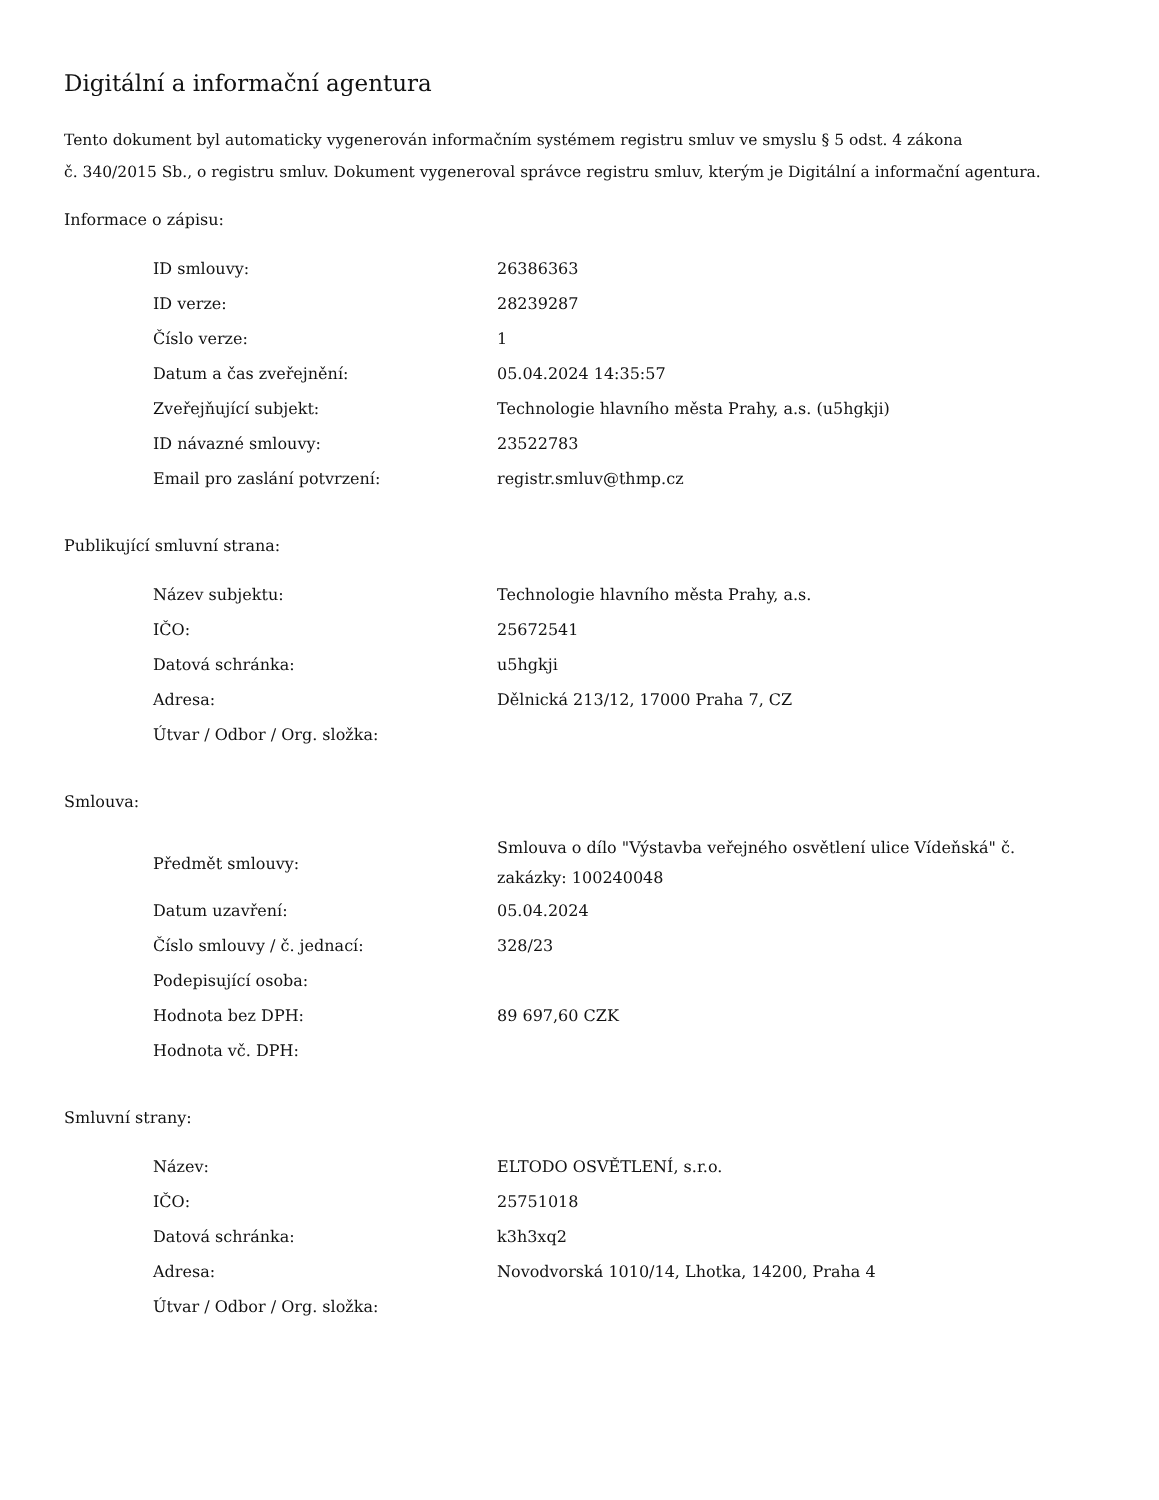Digitální a informační agentura
Tento dokument byl automaticky vygenerován informačním systémem registru smluv ve smyslu § 5 odst. 4 zákona
č. 340/2015 Sb., o registru smluv. Dokument vygeneroval správce registru smluv, kterým je Digitální a informační agentura.
Informace o zápisu:
| ID smlouvy: | 26386363 |
| ID verze: | 28239287 |
| Číslo verze: | 1 |
| Datum a čas zveřejnění: | 05.04.2024 14:35:57 |
| Zveřejňující subjekt: | Technologie hlavního města Prahy, a.s. (u5hgkji) |
| ID návazné smlouvy: | 23522783 |
| Email pro zaslání potvrzení: | registr.smluv@thmp.cz |
Publikující smluvní strana:
| Název subjektu: | Technologie hlavního města Prahy, a.s. |
| IČO: | 25672541 |
| Datová schránka: | u5hgkji |
| Adresa: | Dělnická 213/12, 17000 Praha 7, CZ |
| Útvar / Odbor / Org. složka: | |
Smlouva:
| Předmět smlouvy: | Smlouva o dílo "Výstavba veřejného osvětlení ulice Vídeňská" č. zakázky: 100240048 |
| Datum uzavření: | 05.04.2024 |
| Číslo smlouvy / č. jednací: | 328/23 |
| Podepisující osoba: | |
| Hodnota bez DPH: | 89 697,60 CZK |
| Hodnota vč. DPH: | |
Smluvní strany:
| Název: | ELTODO OSVĚTLENÍ, s.r.o. |
| IČO: | 25751018 |
| Datová schránka: | k3h3xq2 |
| Adresa: | Novodvorská 1010/14, Lhotka, 14200, Praha 4 |
| Útvar / Odbor / Org. složka: | |